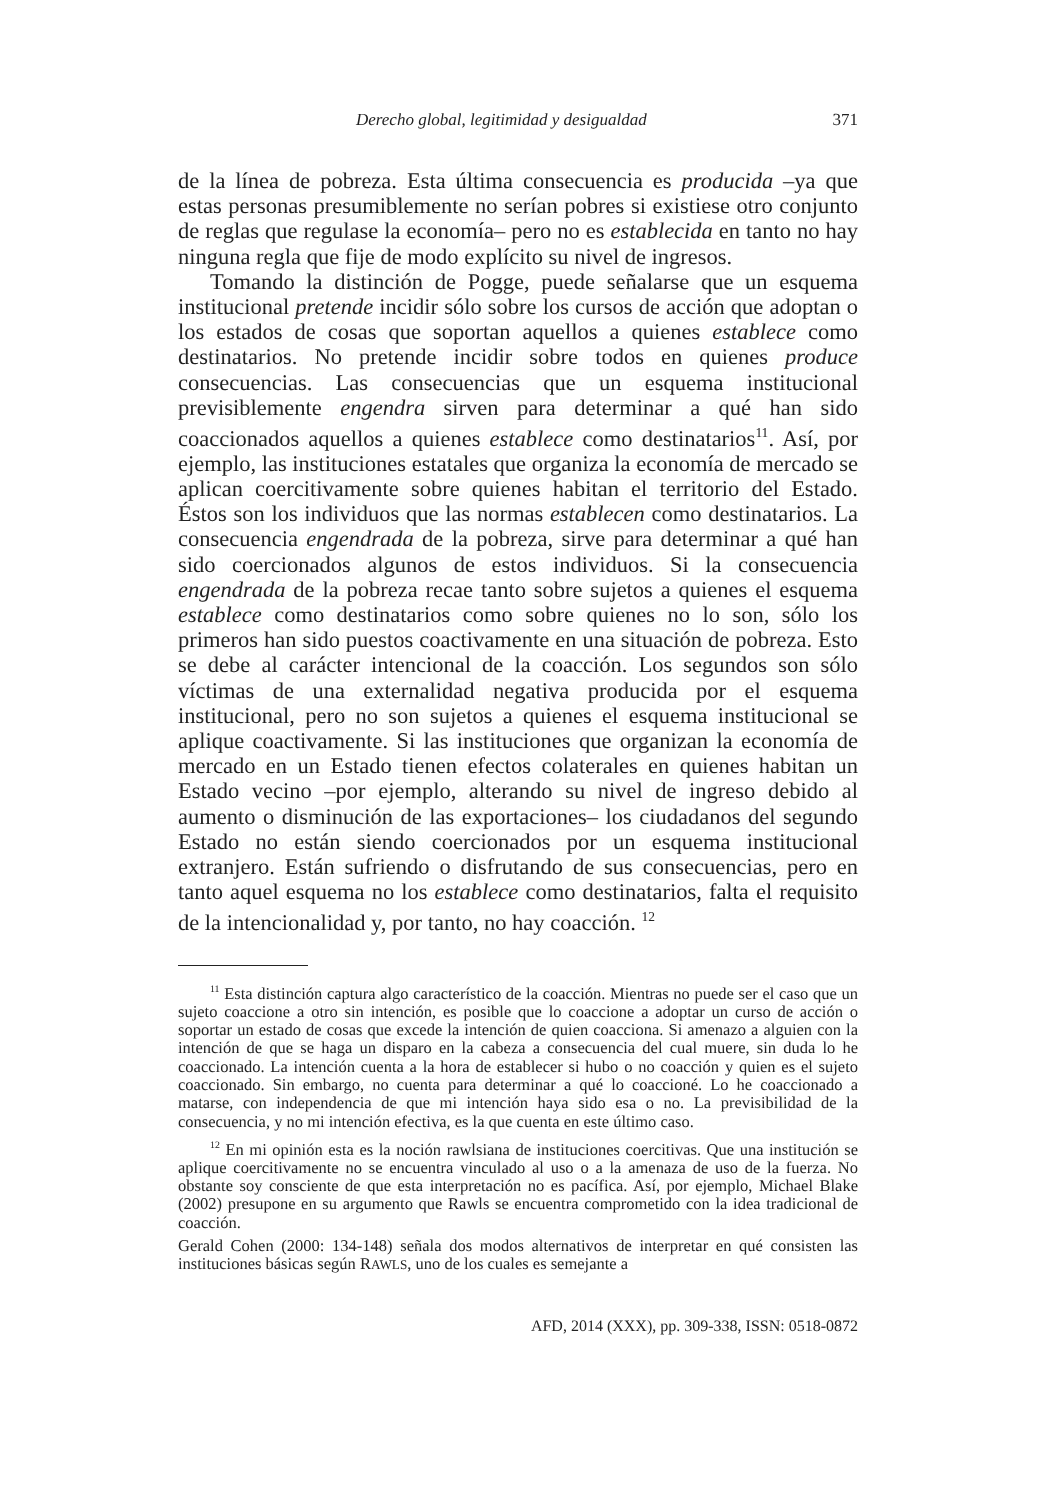Derecho global, legitimidad y desigualdad 371
de la línea de pobreza. Esta última consecuencia es producida –ya que estas personas presumiblemente no serían pobres si existiese otro conjunto de reglas que regulase la economía– pero no es establecida en tanto no hay ninguna regla que fije de modo explícito su nivel de ingresos.
Tomando la distinción de Pogge, puede señalarse que un esquema institucional pretende incidir sólo sobre los cursos de acción que adoptan o los estados de cosas que soportan aquellos a quienes establece como destinatarios. No pretende incidir sobre todos en quienes produce consecuencias. Las consecuencias que un esquema institucional previsiblemente engendra sirven para determinar a qué han sido coaccionados aquellos a quienes establece como destinatarios<sup>11</sup>. Así, por ejemplo, las instituciones estatales que organiza la economía de mercado se aplican coercitivamente sobre quienes habitan el territorio del Estado. Éstos son los individuos que las normas establecen como destinatarios. La consecuencia engendrada de la pobreza, sirve para determinar a qué han sido coercionados algunos de estos individuos. Si la consecuencia engendrada de la pobreza recae tanto sobre sujetos a quienes el esquema establece como destinatarios como sobre quienes no lo son, sólo los primeros han sido puestos coactivamente en una situación de pobreza. Esto se debe al carácter intencional de la coacción. Los segundos son sólo víctimas de una externalidad negativa producida por el esquema institucional, pero no son sujetos a quienes el esquema institucional se aplique coactivamente. Si las instituciones que organizan la economía de mercado en un Estado tienen efectos colaterales en quienes habitan un Estado vecino –por ejemplo, alterando su nivel de ingreso debido al aumento o disminución de las exportaciones– los ciudadanos del segundo Estado no están siendo coercionados por un esquema institucional extranjero. Están sufriendo o disfrutando de sus consecuencias, pero en tanto aquel esquema no los establece como destinatarios, falta el requisito de la intencionalidad y, por tanto, no hay coacción. <sup>12</sup>
<sup>11</sup> Esta distinción captura algo característico de la coacción. Mientras no puede ser el caso que un sujeto coaccione a otro sin intención, es posible que lo coaccione a adoptar un curso de acción o soportar un estado de cosas que excede la intención de quien coacciona. Si amenazo a alguien con la intención de que se haga un disparo en la cabeza a consecuencia del cual muere, sin duda lo he coaccionado. La intención cuenta a la hora de establecer si hubo o no coacción y quien es el sujeto coaccionado. Sin embargo, no cuenta para determinar a qué lo coaccioné. Lo he coaccionado a matarse, con independencia de que mi intención haya sido esa o no. La previsibilidad de la consecuencia, y no mi intención efectiva, es la que cuenta en este último caso.
<sup>12</sup> En mi opinión esta es la noción rawlsiana de instituciones coercitivas. Que una institución se aplique coercitivamente no se encuentra vinculado al uso o a la amenaza de uso de la fuerza. No obstante soy consciente de que esta interpretación no es pacífica. Así, por ejemplo, Michael Blake (2002) presupone en su argumento que Rawls se encuentra comprometido con la idea tradicional de coacción.
Gerald Cohen (2000: 134-148) señala dos modos alternativos de interpretar en qué consisten las instituciones básicas según RAWLS, uno de los cuales es semejante a
AFD, 2014 (XXX), pp. 309-338, ISSN: 0518-0872